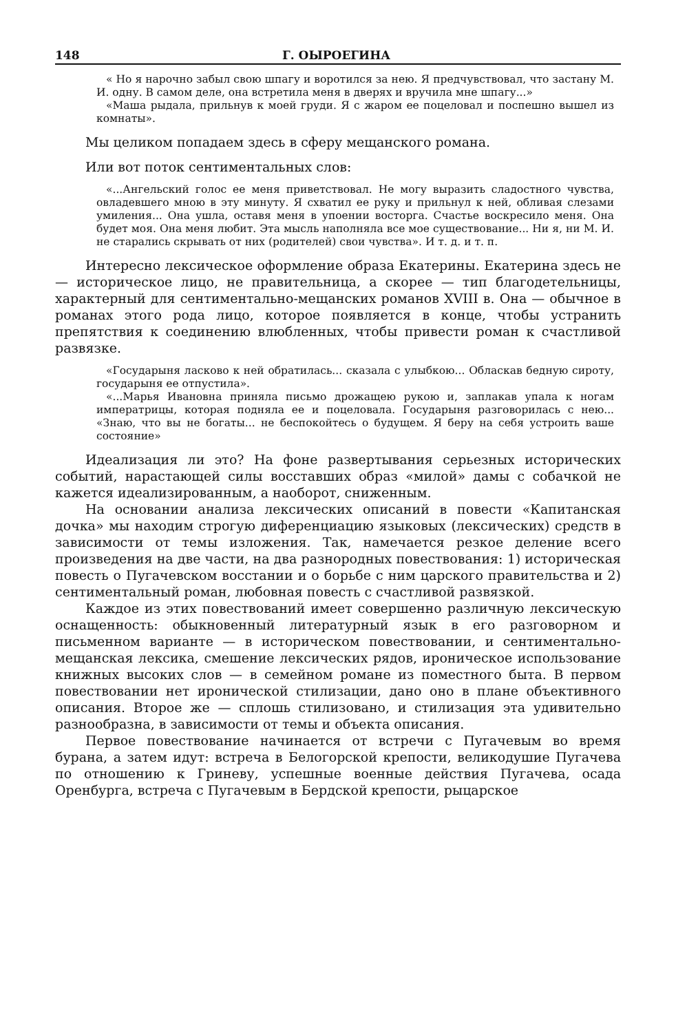148 Г. ОЫРОЕГИНА
« Но я нарочно забыл свою шпагу и воротился за нею. Я предчувствовал, что застану М. И. одну. В самом деле, она встретила меня в дверях и вручила мне шпагу...»
«Маша рыдала, прильнув к моей груди. Я с жаром ее поцеловал и поспешно вышел из комнаты».
Мы целиком попадаем здесь в сферу мещанского романа.
Или вот поток сентиментальных слов:
«...Ангельский голос ее меня приветствовал. Не могу выразить сладостного чувства, овладевшего мною в эту минуту. Я схватил ее руку и прильнул к ней, обливая слезами умиления... Она ушла, оставя меня в упоении восторга. Счастье воскресило меня. Она будет моя. Она меня любит. Эта мысль наполняла все мое существование... Ни я, ни М. И. не старались скрывать от них (родителей) свои чувства». И т. д. и т. п.
Интересно лексическое оформление образа Екатерины. Екатерина здесь не — историческое лицо, не правительница, а скорее — тип благодетельницы, характерный для сентиментально-мещанских романов XVIII в. Она — обычное в романах этого рода лицо, которое появляется в конце, чтобы устранить препятствия к соединению влюбленных, чтобы привести роман к счастливой развязке.
«Государыня ласково к ней обратилась... сказала с улыбкою... Обласкав бедную сироту, государыня ее отпустила».
«...Марья Ивановна приняла письмо дрожащею рукою и, заплакав упала к ногам императрицы, которая подняла ее и поцеловала. Государыня разговорилась с нею... «Знаю, что вы не богаты... не беспокойтесь о будущем. Я беру на себя устроить ваше состояние»
Идеализация ли это? На фоне развертывания серьезных исторических событий, нарастающей силы восставших образ «милой» дамы с собачкой не кажется идеализированным, а наоборот, сниженным.
На основании анализа лексических описаний в повести «Капитанская дочка» мы находим строгую диференциацию языковых (лексических) средств в зависимости от темы изложения. Так, намечается резкое деление всего произведения на две части, на два разнородных повествования: 1) историческая повесть о Пугачевском восстании и о борьбе с ним царского правительства и 2) сентиментальный роман, любовная повесть с счастливой развязкой.
Каждое из этих повествований имеет совершенно различную лексическую оснащенность: обыкновенный литературный язык в его разговорном и письменном варианте — в историческом повествовании, и сентиментально-мещанская лексика, смешение лексических рядов, ироническое использование книжных высоких слов — в семейном романе из поместного быта. В первом повествовании нет иронической стилизации, дано оно в плане объективного описания. Второе же — сплошь стилизовано, и стилизация эта удивительно разнообразна, в зависимости от темы и объекта описания.
Первое повествование начинается от встречи с Пугачевым во время бурана, а затем идут: встреча в Белогорской крепости, великодушие Пугачева по отношению к Гриневу, успешные военные действия Пугачева, осада Оренбурга, встреча с Пугачевым в Бердской крепости, рыцарское